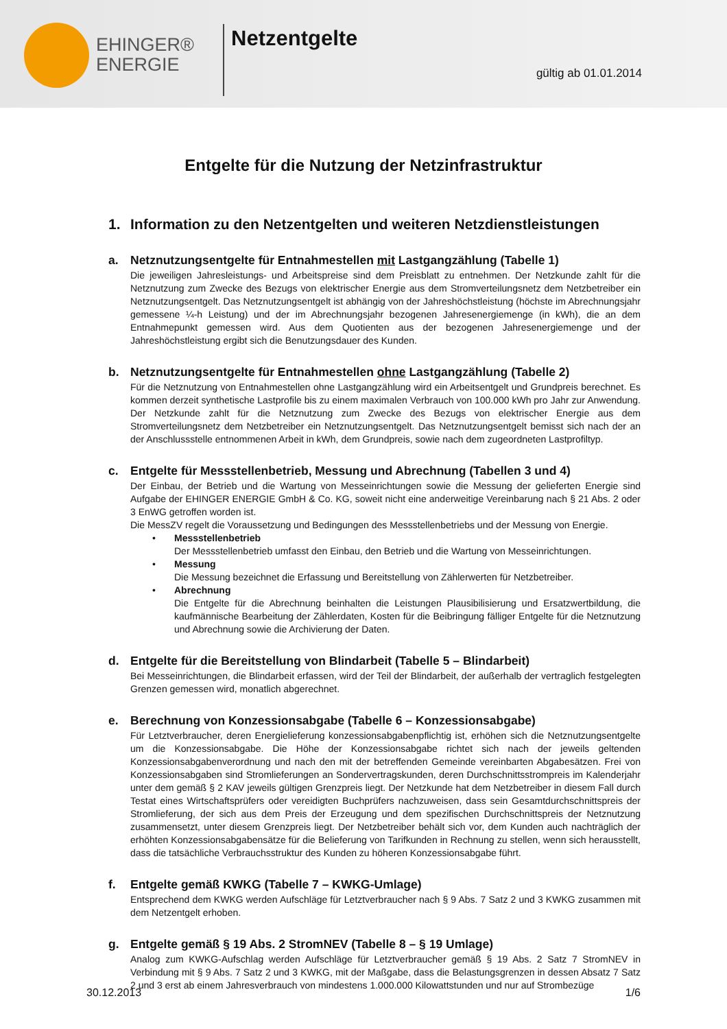EHINGER®
ENERGIE
Netzentgelte
gültig ab 01.01.2014
Entgelte für die Nutzung der Netzinfrastruktur
1. Information zu den Netzentgelten und weiteren Netzdienstleistungen
a. Netznutzungsentgelte für Entnahmestellen mit Lastgangzählung (Tabelle 1)
Die jeweiligen Jahresleistungs- und Arbeitspreise sind dem Preisblatt zu entnehmen. Der Netzkunde zahlt für die Netznutzung zum Zwecke des Bezugs von elektrischer Energie aus dem Stromverteilungsnetz dem Netzbetreiber ein Netznutzungsentgelt. Das Netznutzungsentgelt ist abhängig von der Jahreshöchstleistung (höchste im Abrechnungsjahr gemessene ¼-h Leistung) und der im Abrechnungsjahr bezogenen Jahresenergiemenge (in kWh), die an dem Entnahmepunkt gemessen wird. Aus dem Quotienten aus der bezogenen Jahresenergiemenge und der Jahreshöchstleistung ergibt sich die Benutzungsdauer des Kunden.
b. Netznutzungsentgelte für Entnahmestellen ohne Lastgangzählung (Tabelle 2)
Für die Netznutzung von Entnahmestellen ohne Lastgangzählung wird ein Arbeitsentgelt und Grundpreis berechnet. Es kommen derzeit synthetische Lastprofile bis zu einem maximalen Verbrauch von 100.000 kWh pro Jahr zur Anwendung. Der Netzkunde zahlt für die Netznutzung zum Zwecke des Bezugs von elektrischer Energie aus dem Stromverteilungsnetz dem Netzbetreiber ein Netznutzungsentgelt. Das Netznutzungsentgelt bemisst sich nach der an der Anschlussstelle entnommenen Arbeit in kWh, dem Grundpreis, sowie nach dem zugeordneten Lastprofiltyp.
c. Entgelte für Messstellenbetrieb, Messung und Abrechnung (Tabellen 3 und 4)
Der Einbau, der Betrieb und die Wartung von Messeinrichtungen sowie die Messung der gelieferten Energie sind Aufgabe der EHINGER ENERGIE GmbH & Co. KG, soweit nicht eine anderweitige Vereinbarung nach § 21 Abs. 2 oder 3 EnWG getroffen worden ist.
Die MessZV regelt die Voraussetzung und Bedingungen des Messstellenbetriebs und der Messung von Energie.
• Messstellenbetrieb
Der Messstellenbetrieb umfasst den Einbau, den Betrieb und die Wartung von Messeinrichtungen.
• Messung
Die Messung bezeichnet die Erfassung und Bereitstellung von Zählerwerten für Netzbetreiber.
• Abrechnung
Die Entgelte für die Abrechnung beinhalten die Leistungen Plausibilisierung und Ersatzwertbildung, die kaufmännische Bearbeitung der Zählerdaten, Kosten für die Beibringung fälliger Entgelte für die Netznutzung und Abrechnung sowie die Archivierung der Daten.
d. Entgelte für die Bereitstellung von Blindarbeit (Tabelle 5 – Blindarbeit)
Bei Messeinrichtungen, die Blindarbeit erfassen, wird der Teil der Blindarbeit, der außerhalb der vertraglich festgelegten Grenzen gemessen wird, monatlich abgerechnet.
e. Berechnung von Konzessionsabgabe (Tabelle 6 – Konzessionsabgabe)
Für Letztverbraucher, deren Energielieferung konzessionsabgabenpflichtig ist, erhöhen sich die Netznutzungsentgelte um die Konzessionsabgabe. Die Höhe der Konzessionsabgabe richtet sich nach der jeweils geltenden Konzessionsabgabenverordnung und nach den mit der betreffenden Gemeinde vereinbarten Abgabesätzen. Frei von Konzessionsabgaben sind Stromlieferungen an Sondervertragskunden, deren Durchschnittsstrompreis im Kalenderjahr unter dem gemäß § 2 KAV jeweils gültigen Grenzpreis liegt. Der Netzkunde hat dem Netzbetreiber in diesem Fall durch Testat eines Wirtschaftsprüfers oder vereidigten Buchprüfers nachzuweisen, dass sein Gesamtdurchschnittspreis der Stromlieferung, der sich aus dem Preis der Erzeugung und dem spezifischen Durchschnittspreis der Netznutzung zusammensetzt, unter diesem Grenzpreis liegt. Der Netzbetreiber behält sich vor, dem Kunden auch nachträglich der erhöhten Konzessionsabgabensätze für die Belieferung von Tarifkunden in Rechnung zu stellen, wenn sich herausstellt, dass die tatsächliche Verbrauchsstruktur des Kunden zu höheren Konzessionsabgabe führt.
f. Entgelte gemäß KWKG (Tabelle 7 – KWKG-Umlage)
Entsprechend dem KWKG werden Aufschläge für Letztverbraucher nach § 9 Abs. 7 Satz 2 und 3 KWKG zusammen mit dem Netzentgelt erhoben.
g. Entgelte gemäß § 19 Abs. 2 StromNEV (Tabelle 8 – § 19 Umlage)
Analog zum KWKG-Aufschlag werden Aufschläge für Letztverbraucher gemäß § 19 Abs. 2 Satz 7 StromNEV in Verbindung mit § 9 Abs. 7 Satz 2 und 3 KWKG, mit der Maßgabe, dass die Belastungsgrenzen in dessen Absatz 7 Satz 2 und 3 erst ab einem Jahresverbrauch von mindestens 1.000.000 Kilowattstunden und nur auf Strombezüge
30.12.2013 1/6